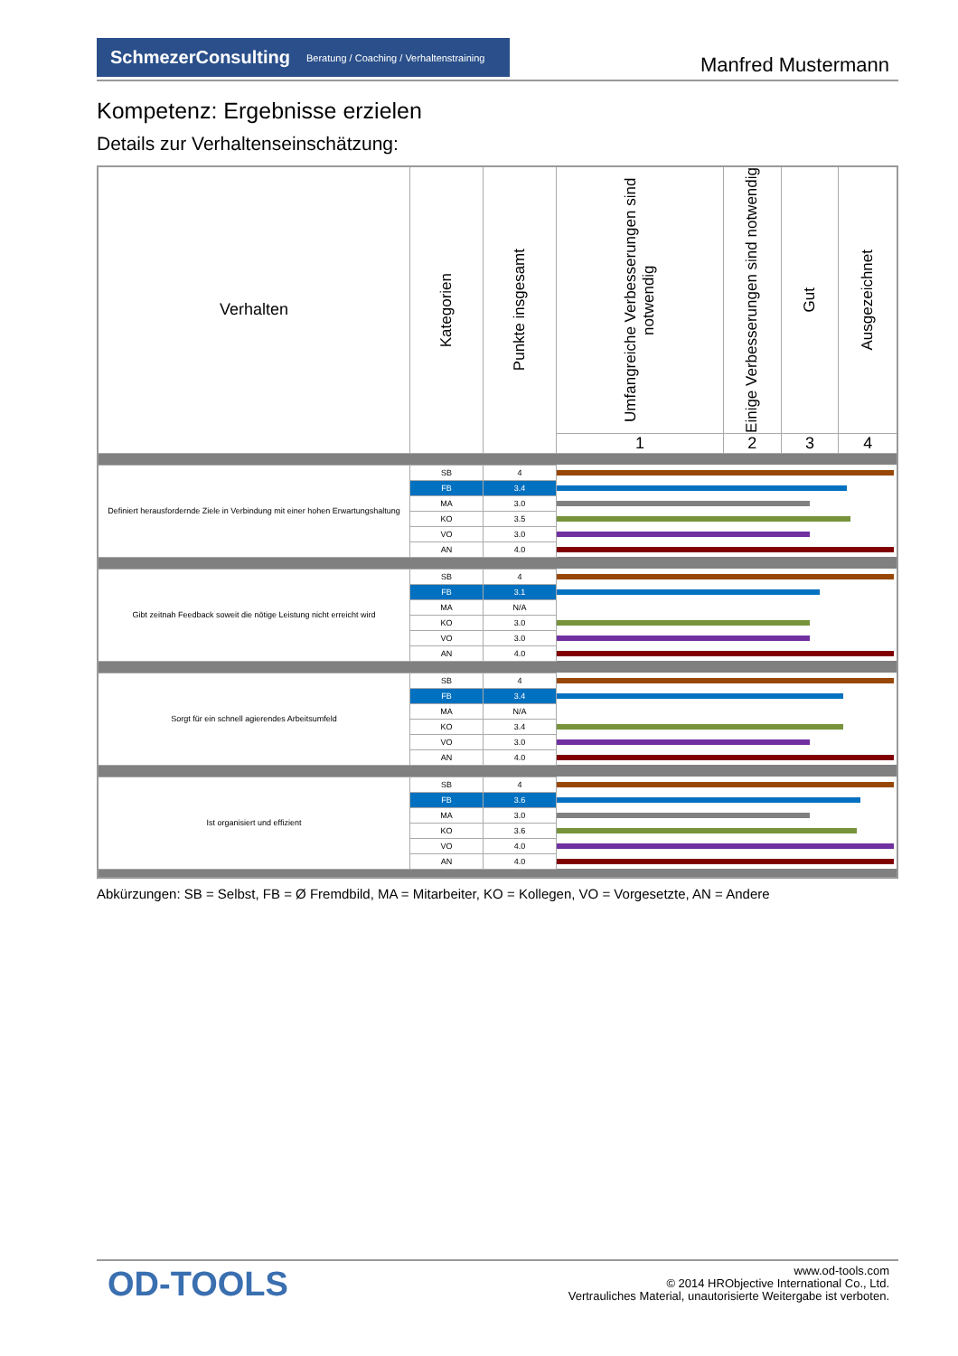SchmezerConsulting Beratung / Coaching / Verhaltenstraining
Manfred Mustermann
Kompetenz: Ergebnisse erzielen
Details zur Verhaltenseinschätzung:
| Verhalten | Kategorien | Punkte insgesamt | Umfangreiche Verbesserungen sind notwendig | Einige Verbesserungen sind notwendig | Gut | Ausgezeichnet |
| --- | --- | --- | --- | --- | --- | --- |
| | | | 1 | 2 | 3 | 4 |
| Definiert herausfordernde Ziele in Verbindung mit einer hohen Erwartungshaltung | SB | 4 | | | | |
| | FB | 3.4 | | | | |
| | MA | 3.0 | | | | |
| | KO | 3.5 | | | | |
| | VO | 3.0 | | | | |
| | AN | 4.0 | | | | |
| Gibt zeitnah Feedback soweit die nötige Leistung nicht erreicht wird | SB | 4 | | | | |
| | FB | 3.1 | | | | |
| | MA | N/A | | | | |
| | KO | 3.0 | | | | |
| | VO | 3.0 | | | | |
| | AN | 4.0 | | | | |
| Sorgt für ein schnell agierendes Arbeitsumfeld | SB | 4 | | | | |
| | FB | 3.4 | | | | |
| | MA | N/A | | | | |
| | KO | 3.4 | | | | |
| | VO | 3.0 | | | | |
| | AN | 4.0 | | | | |
| Ist organisiert und effizient | SB | 4 | | | | |
| | FB | 3.6 | | | | |
| | MA | 3.0 | | | | |
| | KO | 3.6 | | | | |
| | VO | 4.0 | | | | |
| | AN | 4.0 | | | | |
Abkürzungen: SB = Selbst, FB = Ø Fremdbild, MA = Mitarbeiter, KO = Kollegen, VO = Vorgesetzte, AN = Andere
OD-TOOLS
www.od-tools.com
© 2014 HRObjective International Co., Ltd.
Vertrauliches Material, unautorisierte Weitergabe ist verboten.